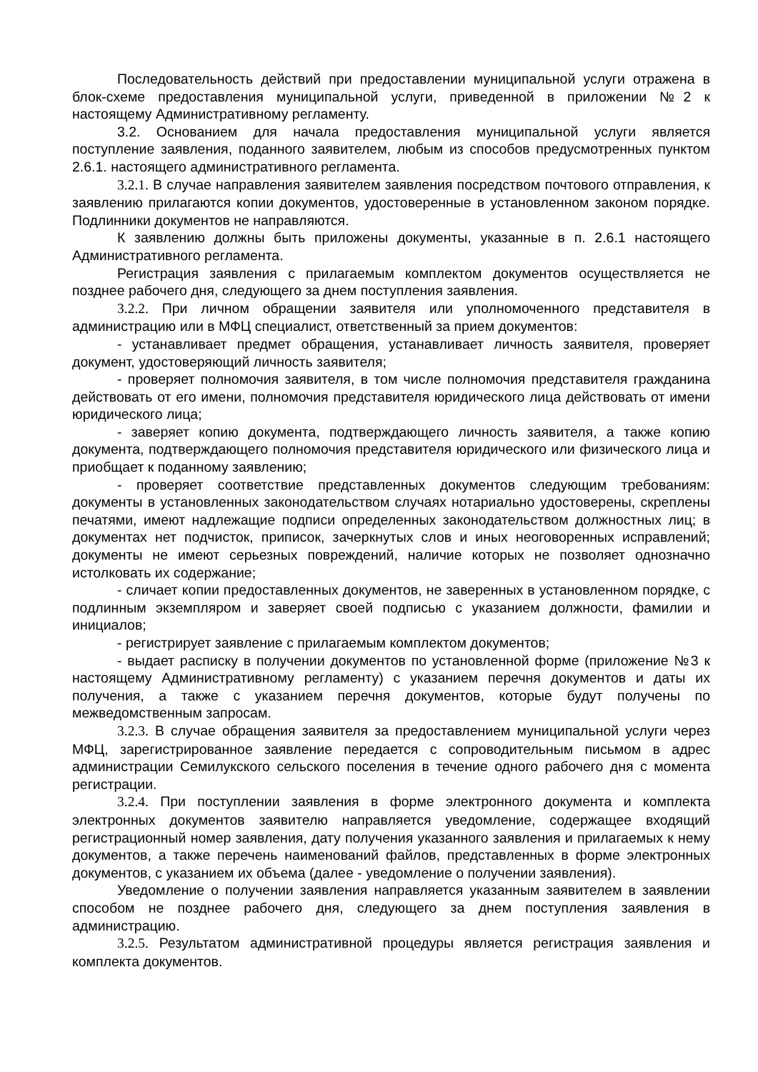Последовательность действий при предоставлении муниципальной услуги отражена в блок-схеме предоставления муниципальной услуги, приведенной в приложении №2 к настоящему Административному регламенту.
3.2. Основанием для начала предоставления муниципальной услуги является поступление заявления, поданного заявителем, любым из способов предусмотренных пунктом 2.6.1. настоящего административного регламента.
3.2.1. В случае направления заявителем заявления посредством почтового отправления, к заявлению прилагаются копии документов, удостоверенные в установленном законом порядке. Подлинники документов не направляются.
К заявлению должны быть приложены документы, указанные в п. 2.6.1 настоящего Административного регламента.
Регистрация заявления с прилагаемым комплектом документов осуществляется не позднее рабочего дня, следующего за днем поступления заявления.
3.2.2. При личном обращении заявителя или уполномоченного представителя в администрацию или в МФЦ специалист, ответственный за прием документов:
- устанавливает предмет обращения, устанавливает личность заявителя, проверяет документ, удостоверяющий личность заявителя;
- проверяет полномочия заявителя, в том числе полномочия представителя гражданина действовать от его имени, полномочия представителя юридического лица действовать от имени юридического лица;
- заверяет копию документа, подтверждающего личность заявителя, а также копию документа, подтверждающего полномочия представителя юридического или физического лица и приобщает к поданному заявлению;
- проверяет соответствие представленных документов следующим требованиям: документы в установленных законодательством случаях нотариально удостоверены, скреплены печатями, имеют надлежащие подписи определенных законодательством должностных лиц; в документах нет подчисток, приписок, зачеркнутых слов и иных неоговоренных исправлений; документы не имеют серьезных повреждений, наличие которых не позволяет однозначно истолковать их содержание;
- сличает копии предоставленных документов, не заверенных в установленном порядке, с подлинным экземпляром и заверяет своей подписью с указанием должности, фамилии и инициалов;
- регистрирует заявление с прилагаемым комплектом документов;
- выдает расписку в получении документов по установленной форме (приложение №3 к настоящему Административному регламенту) с указанием перечня документов и даты их получения, а также с указанием перечня документов, которые будут получены по межведомственным запросам.
3.2.3. В случае обращения заявителя за предоставлением муниципальной услуги через МФЦ, зарегистрированное заявление передается с сопроводительным письмом в адрес администрации Семилукского сельского поселения в течение одного рабочего дня с момента регистрации.
3.2.4. При поступлении заявления в форме электронного документа и комплекта электронных документов заявителю направляется уведомление, содержащее входящий регистрационный номер заявления, дату получения указанного заявления и прилагаемых к нему документов, а также перечень наименований файлов, представленных в форме электронных документов, с указанием их объема (далее - уведомление о получении заявления).
Уведомление о получении заявления направляется указанным заявителем в заявлении способом не позднее рабочего дня, следующего за днем поступления заявления в администрацию.
3.2.5. Результатом административной процедуры является регистрация заявления и комплекта документов.